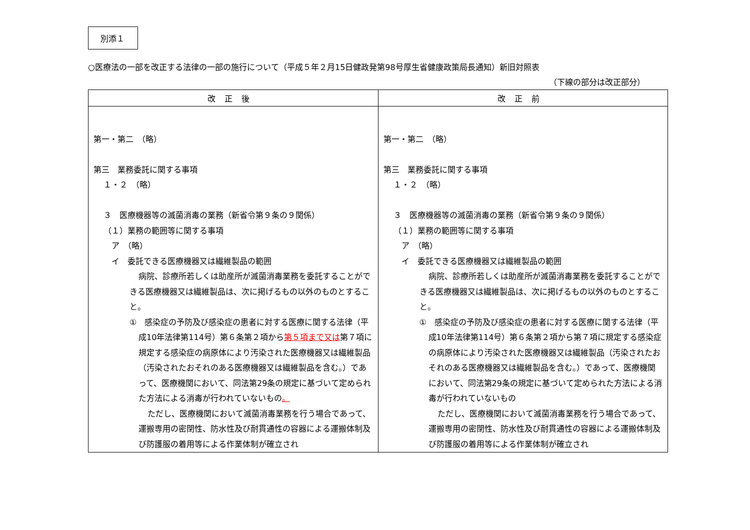別添１
○医療法の一部を改正する法律の一部の施行について（平成５年２月15日健政発第98号厚生省健康政策局長通知）新旧対照表
（下線の部分は改正部分）
| 改正後 | 改正前 |
| --- | --- |
| 第一・第二 （略） 第三 業務委託に関する事項 １・２ （略） ３ 医療機器等の滅菌消毒の業務（新省令第９条の９関係） （１）業務の範囲等に関する事項 ア （略） イ 委託できる医療機器又は繊維製品の範囲 病院、診療所若しくは助産所が滅菌消毒業務を委託することができる医療機器又は繊維製品は、次に掲げるもの以外のものとすること。 ① 感染症の予防及び感染症の患者に対する医療に関する法律（平成10年法律第114号）第６条第２項から 第５項まで又は 第７項に規定する感染症の病原体により汚染された医療機器又は繊維製品（汚染されたおそれのある医療機器又は繊維製品を含む。）であって、医療機関において、同法第29条の規定に基づいて定められた方法による消毒が行われていないもの 。 ただし、医療機関において滅菌消毒業務を行う場合であって、運搬専用の密閉性、防水性及び耐貫通性の容器による運搬体制及び防護服の着用等による作業体制が確立され | 第一・第二 （略） 第三 業務委託に関する事項 １・２ （略） ３ 医療機器等の滅菌消毒の業務（新省令第９条の９関係） （１）業務の範囲等に関する事項 ア （略） イ 委託できる医療機器又は繊維製品の範囲 病院、診療所若しくは助産所が滅菌消毒業務を委託することができる医療機器又は繊維製品は、次に掲げるもの以外のものとすること。 ① 感染症の予防及び感染症の患者に対する医療に関する法律（平成10年法律第114号）第６条第２項から第７項に規定する感染症の病原体により汚染された医療機器又は繊維製品（汚染されたおそれのある医療機器又は繊維製品を含む。）であって、医療機関において、同法第29条の規定に基づいて定められた方法による消毒が行われていないもの ただし、医療機関において滅菌消毒業務を行う場合であって、運搬専用の密閉性、防水性及び耐貫通性の容器による運搬体制及び防護服の着用等による作業体制が確立され |